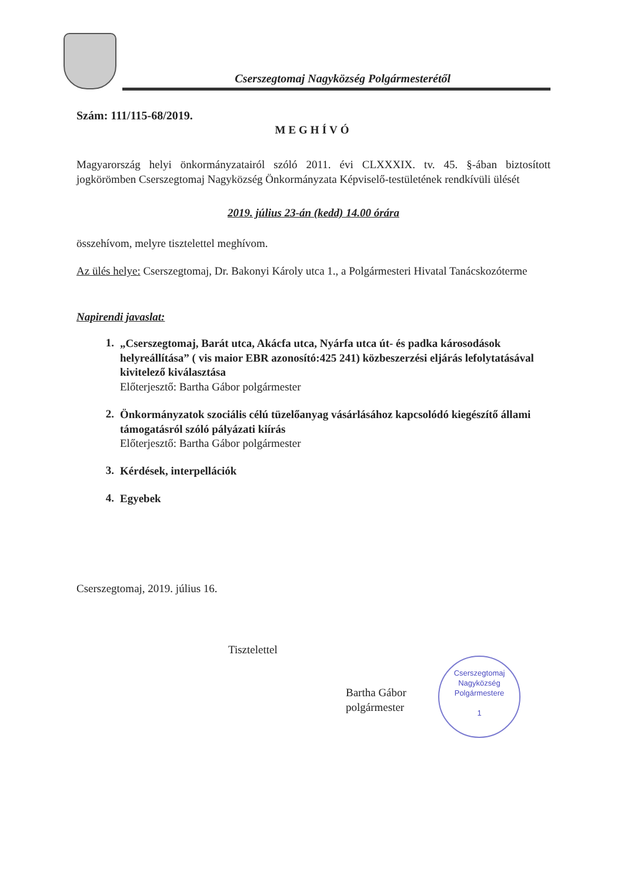Cserszegtomaj Nagyközség Polgármesterétől
Szám: 111/115-68/2019.
MEGHÍVÓ
Magyarország helyi önkormányzatairól szóló 2011. évi CLXXXIX. tv. 45. §-ában biztosított jogkörömben Cserszegtomaj Nagyközség Önkormányzata Képviselő-testületének rendkívüli ülését
2019. július 23-án (kedd) 14.00 órára
összehívom, melyre tisztelettel meghívom.
Az ülés helye: Cserszegtomaj, Dr. Bakonyi Károly utca 1., a Polgármesteri Hivatal Tanácskozóterme
Napirendi javaslat:
1. „Cserszegtomaj, Barát utca, Akácfa utca, Nyárfa utca út- és padka károsodások helyreállítása” ( vis maior EBR azonosító:425 241) közbeszerzési eljárás lefolytatásával kivitelező kiválasztása
Előterjesztő: Bartha Gábor polgármester
2. Önkormányzatok szociális célú tüzelőanyag vásárlásához kapcsolódó kiegészítő állami támogatásról szóló pályázati kiírás
Előterjesztő: Bartha Gábor polgármester
3. Kérdések, interpellációk
4. Egyebek
Cserszegtomaj, 2019. július 16.
Tisztelettel
Bartha Gábor
polgármester
Cserszegtomaj Nagyközség Polgármestere
1